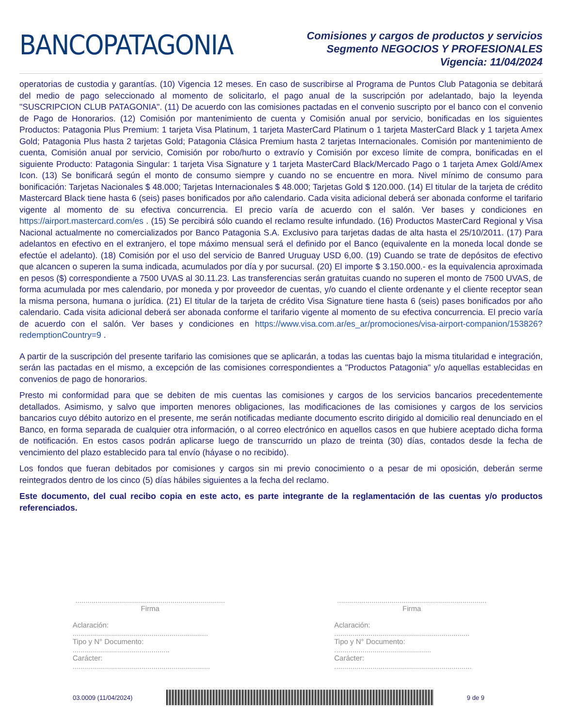BANCOPATAGONIA
Comisiones y cargos de productos y servicios
Segmento NEGOCIOS Y PROFESIONALES
Vigencia: 11/04/2024
operatorias de custodia y garantías. (10) Vigencia 12 meses. En caso de suscribirse al Programa de Puntos Club Patagonia se debitará del medio de pago seleccionado al momento de solicitarlo, el pago anual de la suscripción por adelantado, bajo la leyenda "SUSCRIPCION CLUB PATAGONIA". (11) De acuerdo con las comisiones pactadas en el convenio suscripto por el banco con el convenio de Pago de Honorarios. (12) Comisión por mantenimiento de cuenta y Comisión anual por servicio, bonificadas en los siguientes Productos: Patagonia Plus Premium: 1 tarjeta Visa Platinum, 1 tarjeta MasterCard Platinum o 1 tarjeta MasterCard Black y 1 tarjeta Amex Gold; Patagonia Plus hasta 2 tarjetas Gold; Patagonia Clásica Premium hasta 2 tarjetas Internacionales. Comisión por mantenimiento de cuenta, Comisión anual por servicio, Comisión por robo/hurto o extravío y Comisión por exceso límite de compra, bonificadas en el siguiente Producto: Patagonia Singular: 1 tarjeta Visa Signature y 1 tarjeta MasterCard Black/Mercado Pago o 1 tarjeta Amex Gold/Amex Icon. (13) Se bonificará según el monto de consumo siempre y cuando no se encuentre en mora. Nivel mínimo de consumo para bonificación: Tarjetas Nacionales $ 48.000; Tarjetas Internacionales $ 48.000; Tarjetas Gold $ 120.000. (14) El titular de la tarjeta de crédito Mastercard Black tiene hasta 6 (seis) pases bonificados por año calendario. Cada visita adicional deberá ser abonada conforme el tarifario vigente al momento de su efectiva concurrencia. El precio varía de acuerdo con el salón. Ver bases y condiciones en https://airport.mastercard.com/es . (15) Se percibirá sólo cuando el reclamo resulte infundado. (16) Productos MasterCard Regional y Visa Nacional actualmente no comercializados por Banco Patagonia S.A. Exclusivo para tarjetas dadas de alta hasta el 25/10/2011. (17) Para adelantos en efectivo en el extranjero, el tope máximo mensual será el definido por el Banco (equivalente en la moneda local donde se efectúe el adelanto). (18) Comisión por el uso del servicio de Banred Uruguay USD 6,00. (19) Cuando se trate de depósitos de efectivo que alcancen o superen la suma indicada, acumulados por día y por sucursal. (20) El importe $ 3.150.000.- es la equivalencia aproximada en pesos ($) correspondiente a 7500 UVAS al 30.11.23. Las transferencias serán gratuitas cuando no superen el monto de 7500 UVAS, de forma acumulada por mes calendario, por moneda y por proveedor de cuentas, y/o cuando el cliente ordenante y el cliente receptor sean la misma persona, humana o jurídica. (21) El titular de la tarjeta de crédito Visa Signature tiene hasta 6 (seis) pases bonificados por año calendario. Cada visita adicional deberá ser abonada conforme el tarifario vigente al momento de su efectiva concurrencia. El precio varía de acuerdo con el salón. Ver bases y condiciones en https://www.visa.com.ar/es_ar/promociones/visa-airport-companion/153826?redemptionCountry=9 .
A partir de la suscripción del presente tarifario las comisiones que se aplicarán, a todas las cuentas bajo la misma titularidad e integración, serán las pactadas en el mismo, a excepción de las comisiones correspondientes a "Productos Patagonia" y/o aquellas establecidas en convenios de pago de honorarios.
Presto mi conformidad para que se debiten de mis cuentas las comisiones y cargos de los servicios bancarios precedentemente detallados. Asimismo, y salvo que importen menores obligaciones, las modificaciones de las comisiones y cargos de los servicios bancarios cuyo débito autorizo en el presente, me serán notificadas mediante documento escrito dirigido al domicilio real denunciado en el Banco, en forma separada de cualquier otra información, o al correo electrónico en aquellos casos en que hubiere aceptado dicha forma de notificación. En estos casos podrán aplicarse luego de transcurrido un plazo de treinta (30) días, contados desde la fecha de vencimiento del plazo establecido para tal envío (háyase o no recibido).
Los fondos que fueran debitados por comisiones y cargos sin mi previo conocimiento o a pesar de mi oposición, deberán serme reintegrados dentro de los cinco (5) días hábiles siguientes a la fecha del reclamo.
Este documento, del cual recibo copia en este acto, es parte integrante de la reglamentación de las cuentas y/o productos referenciados.
..........................................................................
Firma
Aclaración: ...................................................................
Tipo y N° Documento: ................................................
Carácter: ....................................................................
..........................................................................
Firma
Aclaración: ...................................................................
Tipo y N° Documento: ................................................
Carácter: ....................................................................
03.0009 (11/04/2024) 9 de 9